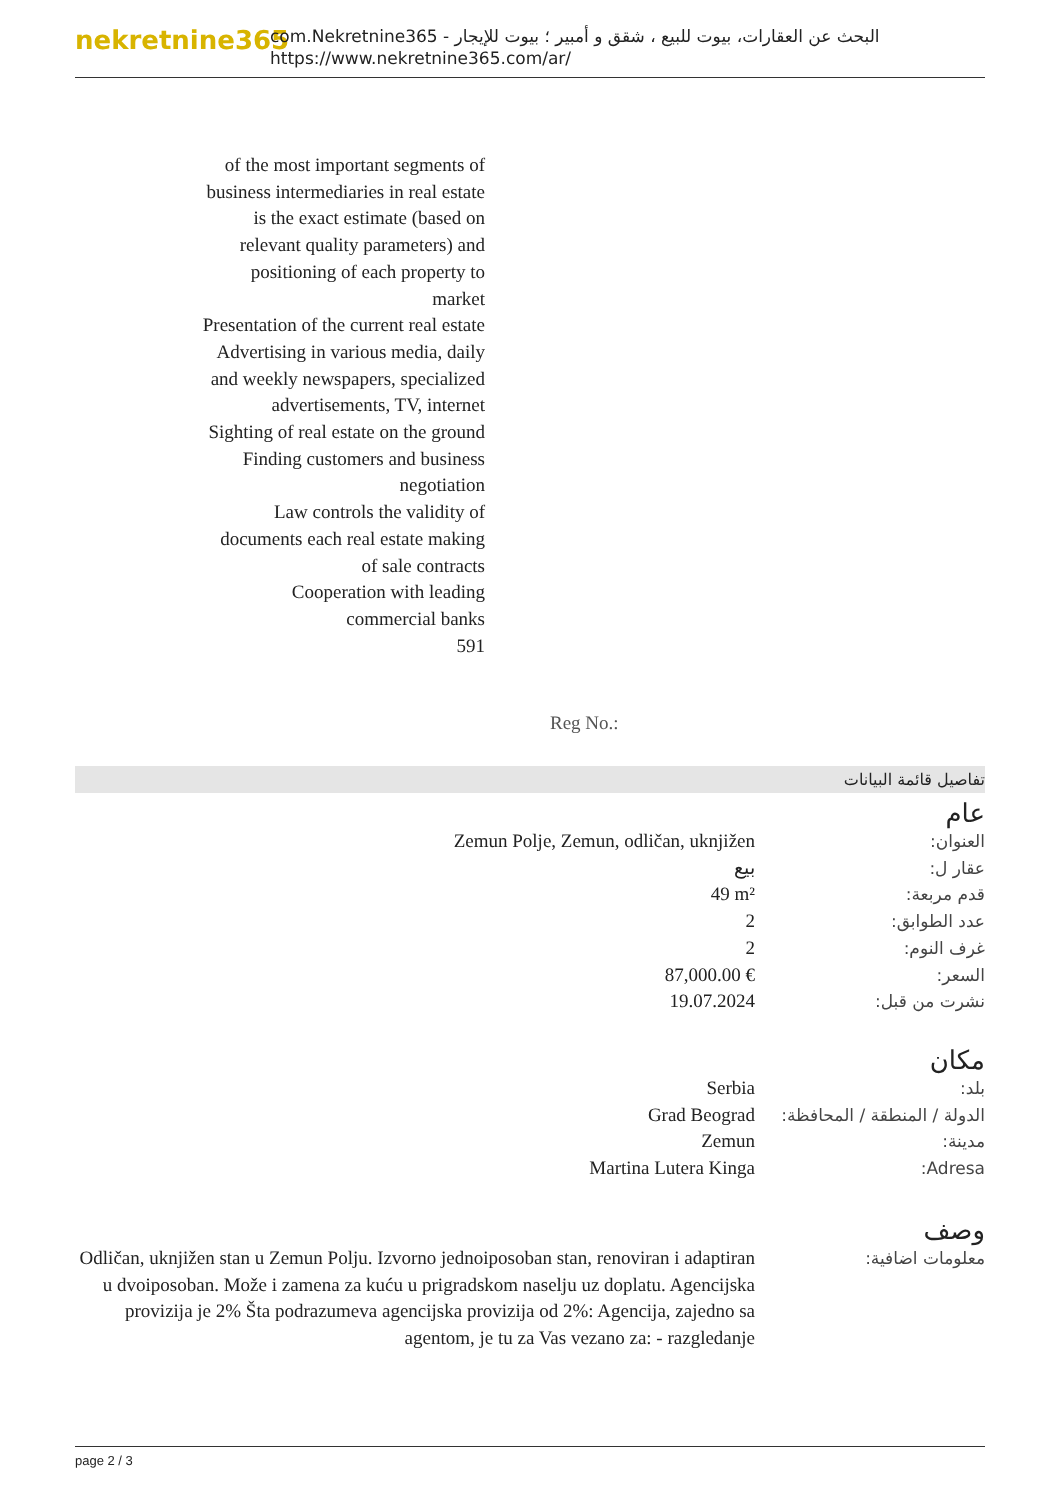nekretnine365
com.Nekretnine365 - البحث عن العقارات، بيوت للبيع ، شقق و أمبير ؛ بيوت للإيجار
https://www.nekretnine365.com/ar/
of the most important segments of business intermediaries in real estate is the exact estimate (based on relevant quality parameters) and positioning of each property to market
Presentation of the current real estate
Advertising in various media, daily and weekly newspapers, specialized advertisements, TV, internet
Sighting of real estate on the ground
Finding customers and business negotiation
Law controls the validity of documents each real estate making of sale contracts
Cooperation with leading commercial banks
591
Reg No.:
تفاصيل قائمة البيانات
عام
| العنوان: | Zemun Polje, Zemun, odličan, uknjižen |
| عقار ل: | بيع |
| قدم مربعة: | 49 m² |
| عدد الطوابق: | 2 |
| غرف النوم: | 2 |
| السعر: | 87,000.00 € |
| نشرت من قبل: | 19.07.2024 |
مكان
| بلد: | Serbia |
| الدولة / المنطقة / المحافظة: | Grad Beograd |
| مدينة: | Zemun |
| Adresa: | Martina Lutera Kinga |
وصف
| معلومات اضافية: | Odličan, uknjižen stan u Zemun Polju. Izvorno jednoiposoban stan, renoviran i adaptiran u dvoiposoban. Može i zamena za kuću u prigradskom naselju uz doplatu. Agencijska provizija je 2% Šta podrazumeva agencijska provizija od 2%: Agencija, zajedno sa agentom, je tu za Vas vezano za: - razgledanje |
page 2 / 3